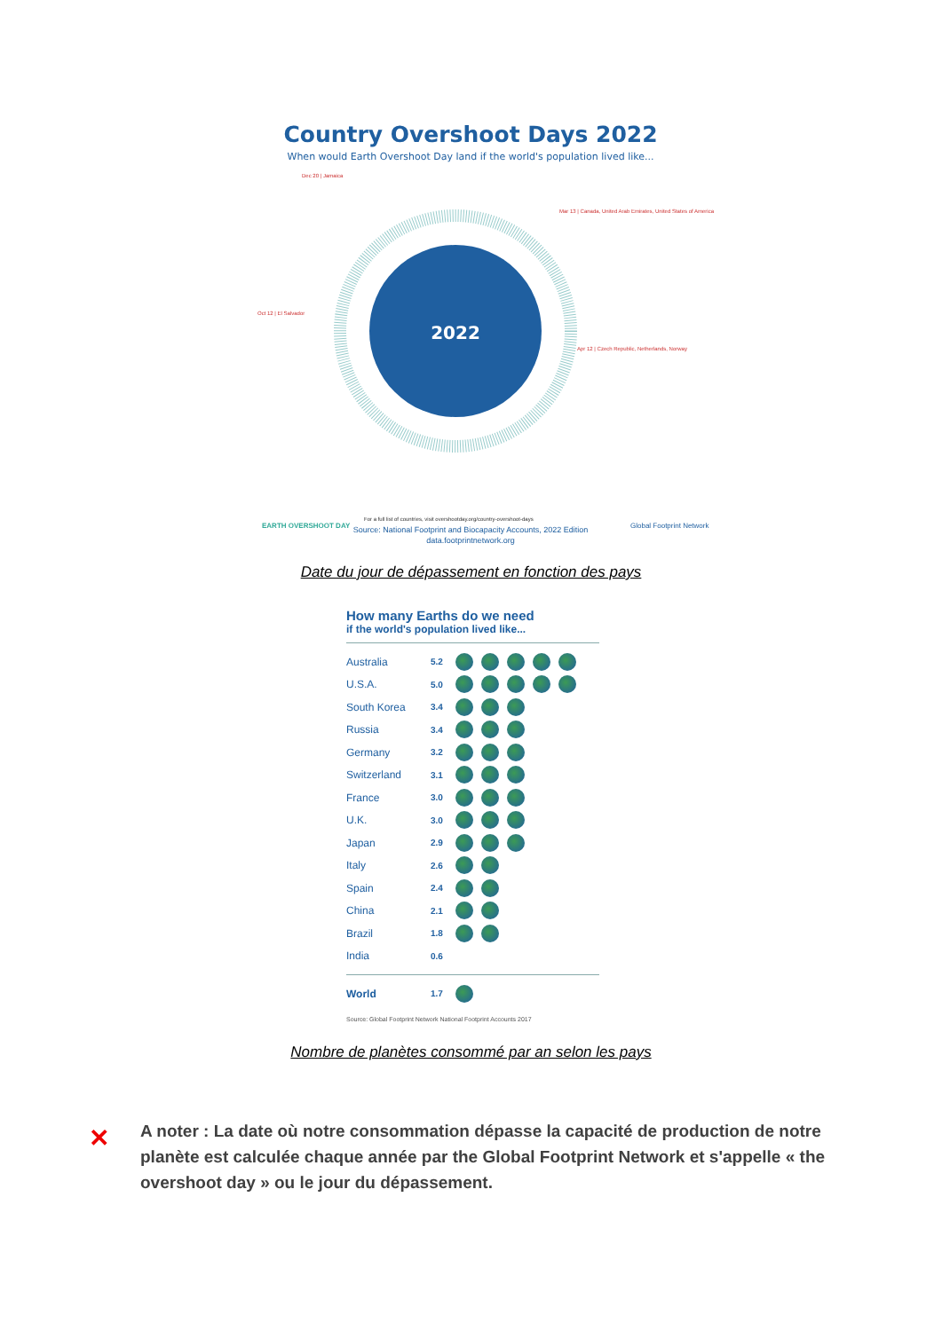Country Overshoot Days 2022
When would Earth Overshoot Day land if the world's population lived like...
2022
Dec 20 | Jamaica
Mar 13 | Canada, United Arab Emirates, United States of America
Oct 12 | El Salvador
Apr 12 | Czech Republic, Netherlands, Norway
For a full list of countries, visit overshootday.org/country-overshoot-days
Source: National Footprint and Biocapacity Accounts, 2022 Edition
data.footprintnetwork.org
EARTH OVERSHOOT DAY
Global Footprint Network
Date du jour de dépassement en fonction des pays
How many Earths do we need
if the world's population lived like...
Australia 5.2
U.S.A. 5.0
South Korea 3.4
Russia 3.4
Germany 3.2
Switzerland 3.1
France 3.0
U.K. 3.0
Japan 2.9
Italy 2.6
Spain 2.4
China 2.1
Brazil 1.8
India 0.6
World 1.7
Source: Global Footprint Network National Footprint Accounts 2017
Nombre de planètes consommé par an selon les pays
✕
A noter : La date où notre consommation dépasse la capacité de production de notre planète est calculée chaque année par the Global Footprint Network et s'appelle « the overshoot day » ou le jour du dépassement.